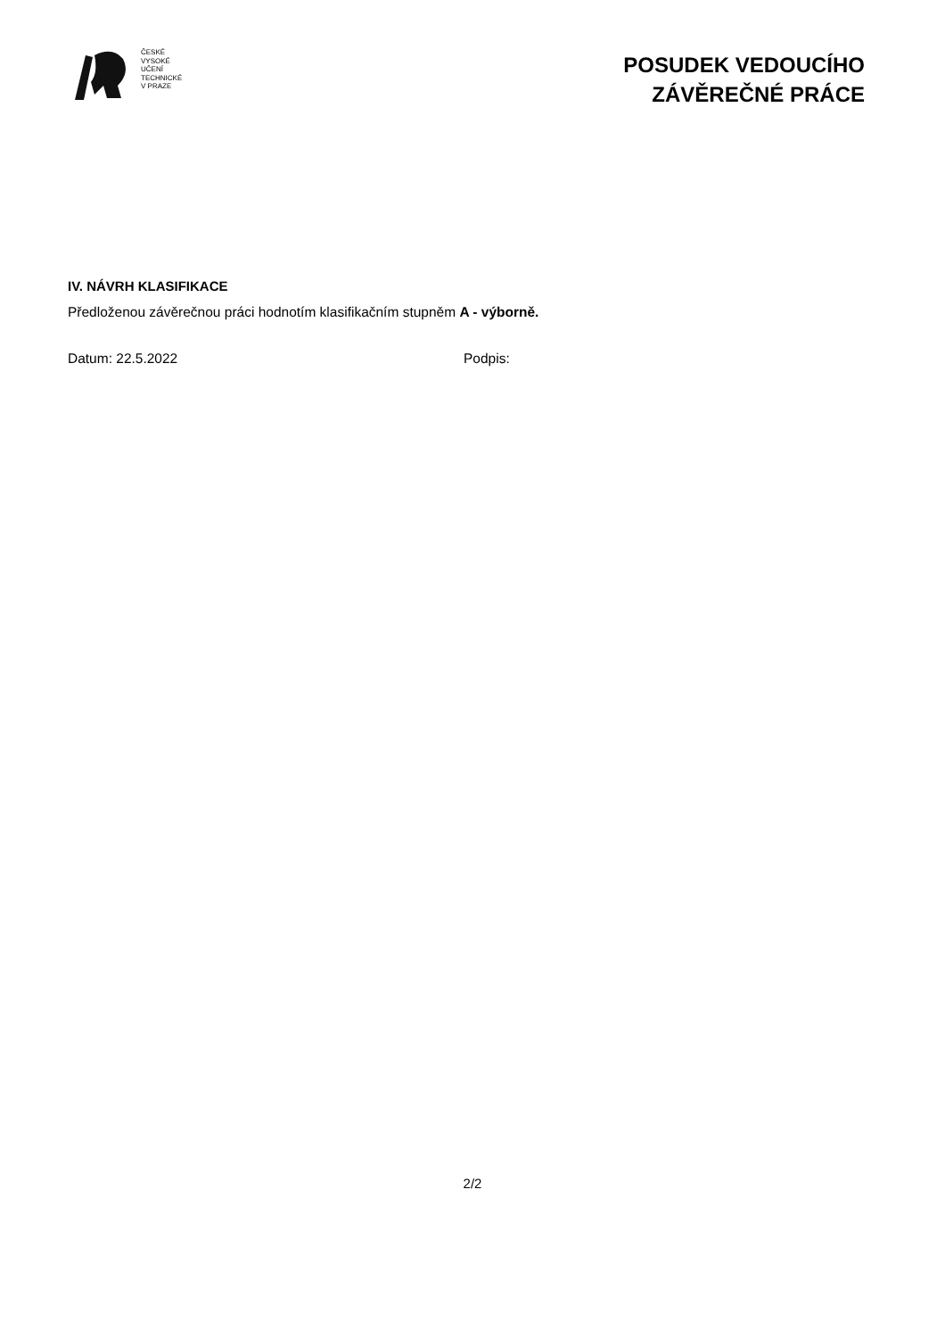ČESKÉ
VYSOKÉ
UČENÍ
TECHNICKÉ
V PRAZE
POSUDEK VEDOUCÍHO
ZÁVĚREČNÉ PRÁCE
IV. NÁVRH KLASIFIKACE
Předloženou závěrečnou práci hodnotím klasifikačním stupněm A - výborně.
Datum: 22.5.2022 Podpis:
2/2